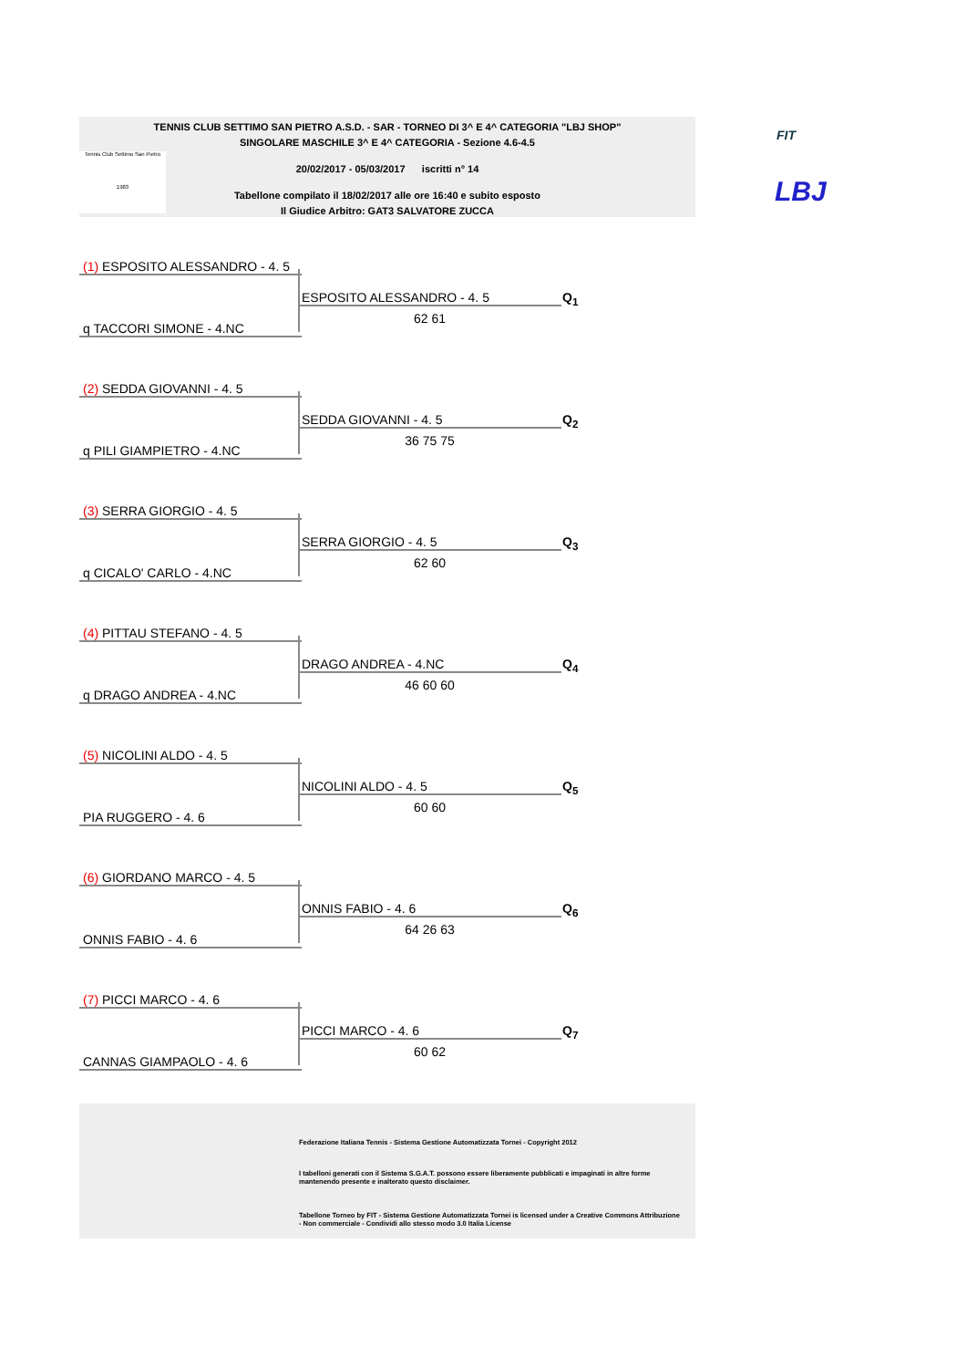TENNIS CLUB SETTIMO SAN PIETRO A.S.D. - SAR - TORNEO DI 3^ E 4^ CATEGORIA "LBJ SHOP"
SINGOLARE MASCHILE 3^ E 4^ CATEGORIA - Sezione 4.6-4.5
20/02/2017 - 05/03/2017 iscritti n° 14
Tabellone compilato il 18/02/2017 alle ore 16:40 e subito esposto
Il Giudice Arbitro: GAT3 SALVATORE ZUCCA
Tennis Club Settimo San Pietro
1983
FIT
LBJ
(1) ESPOSITO ALESSANDRO - 4. 5
ESPOSITO ALESSANDRO - 4. 5 Q<sub>1</sub>
62 61
q TACCORI SIMONE - 4.NC
(2) SEDDA GIOVANNI - 4. 5
SEDDA GIOVANNI - 4. 5 Q<sub>2</sub>
36 75 75
q PILI GIAMPIETRO - 4.NC
(3) SERRA GIORGIO - 4. 5
SERRA GIORGIO - 4. 5 Q<sub>3</sub>
62 60
q CICALO' CARLO - 4.NC
(4) PITTAU STEFANO - 4. 5
DRAGO ANDREA - 4.NC Q<sub>4</sub>
46 60 60
q DRAGO ANDREA - 4.NC
(5) NICOLINI ALDO - 4. 5
NICOLINI ALDO - 4. 5 Q<sub>5</sub>
60 60
PIA RUGGERO - 4. 6
(6) GIORDANO MARCO - 4. 5
ONNIS FABIO - 4. 6 Q<sub>6</sub>
64 26 63
ONNIS FABIO - 4. 6
(7) PICCI MARCO - 4. 6
PICCI MARCO - 4. 6 Q<sub>7</sub>
60 62
CANNAS GIAMPAOLO - 4. 6
Federazione Italiana Tennis - Sistema Gestione Automatizzata Tornei - Copyright 2012
I tabelloni generati con il Sistema S.G.A.T. possono essere liberamente pubblicati e impaginati in altre forme mantenendo presente e inalterato questo disclaimer.
Tabellone Torneo by FIT - Sistema Gestione Automatizzata Tornei is licensed under a Creative Commons Attribuzione - Non commerciale - Condividi allo stesso modo 3.0 Italia License